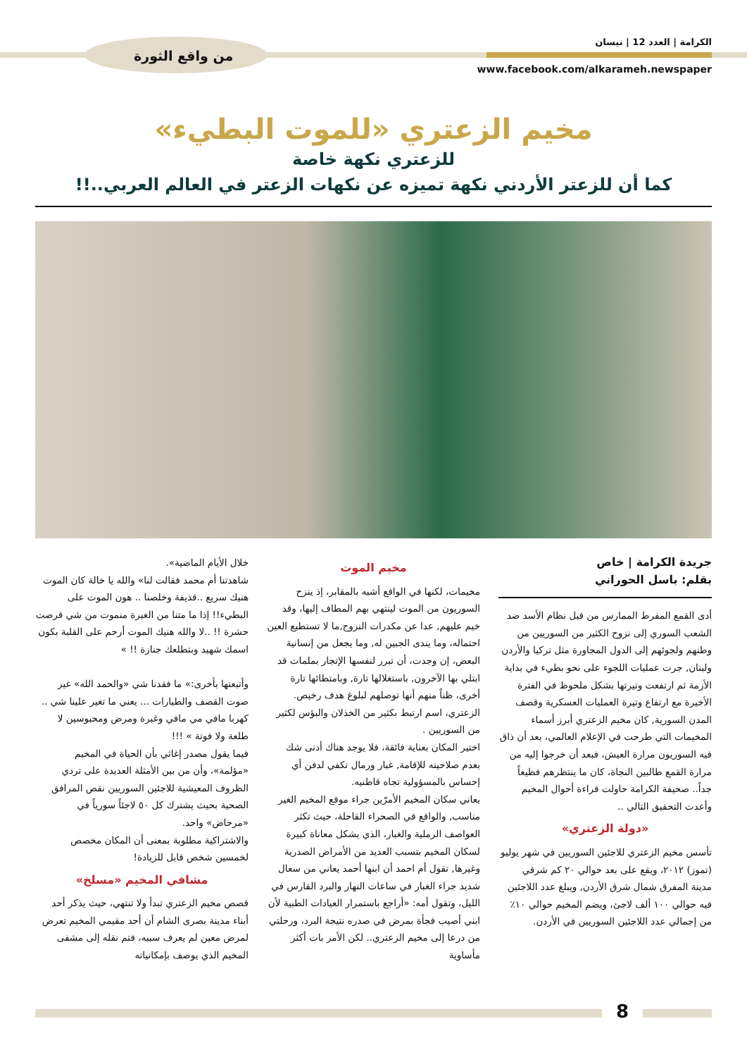الكرامة | العدد 12 | نيسان
www.facebook.com/alkarameh.newspaper
من واقع الثورة
مخيم الزعتري «للموت البطيء»
للزعتري نكهة خاصة
كما أن للزعتر الأردني نكهة تميزه عن نكهات الزعتر في العالم العربي..!!
جريدة الكرامة | خاص
بقلم: باسل الحوراني
أدى القمع المفرط الممارس من قبل نظام الأسد ضد الشعب السوري إلى نزوح الكثير من السوريين من وطنهم ولجوئهم إلى الدول المجاورة مثل تركيا والأردن ولبنان, جرت عمليات اللجوء على نحو بطيء في بداية الأزمة ثم ارتفعت وتيرتها بشكل ملحوظ في الفترة الأخيرة مع ارتفاع وتيرة العمليات العسكرية وقصف المدن السورية, كان مخيم الزعتري أبرز أسماء المخيمات التي طرحت في الإعلام العالمي، بعد أن ذاق فيه السوريون مرارة العيش، فبعد أن خرجوا إليه من مرارة القمع طالبين النجاة، كان ما ينتظرهم فظيعاً جداً.. صحيفة الكرامة حاولت قراءة أحوال المخيم وأعدت التحقيق التالي ..
«دولة الزعتري»
تأسس مخيم الزعتري للاجئين السوريين في شهر يوليو (تموز) ٢٠١٢، ويقع على بعد حوالي ٢٠ كم شرقي مدينة المفرق شمال شرق الأردن, ويبلغ عدد اللاجئين فيه حوالي ١٠٠ ألف لاجئ، ويضم المخيم حوالي ١٠٪ من إجمالي عدد اللاجئين السوريين في الأردن.
مخيم الموت
مخيمات، لكنها في الواقع أشبه بالمقابر، إذ ينزح السوريون من الموت لينتهي بهم المطاف إليها، وقد خيم عليهم, عدا عن مكدرات النزوح,ما لا تستطيع العين احتماله، وما يندى الجبين له, وما يجعل من إنسانية البعض، إن وجدت، أن تبرر لنفسها الإتجار بملمات قد ابتلي بها الآخرون, باستغلالها تارة, وبامتطائها تارة أخرى، ظناً منهم أنها توصلهم لبلوغ هدف رخيص.
الزعتري، اسم ارتبط بكثير من الخذلان والبؤس لكثير من السوريين .
اختير المكان بعناية فائقة، فلا يوجد هناك أدنى شك بعدم صلاحيته للإقامة, غبار ورمال تكفي لدفن أي إحساس بالمسؤولية تجاه قاطنيه.
يعاني سكان المخيم الأمرّين جراء موقع المخيم الغير مناسب, والواقع في الصحراء القاحلة، حيث تكثر العواصف الرملية والغبار، الذي يشكل معاناة كبيرة لسكان المخيم بتسبب العديد من الأمراض الصدرية وغيرها, تقول أم احمد أن ابنها أحمد يعاني من سعال شديد جراء الغبار في ساعات النهار والبرد القارس في الليل، وتقول أمه: «أراجع باستمرار العيادات الطبية لأن ابني أصيب فجأة بمرض في صدره نتيجة البرد، ورحلتي من درعا إلى مخيم الزعتري.. لكن الأمر بات أكثر مأساوية
خلال الأيام الماضية».
شاهدتنا أم محمد فقالت لنا» والله يا خالة كان الموت هنيك سريع ..قذيفة وخلصنا .. هون الموت على البطيء!! إذا ما متنا من الغبرة منموت من شي قرصت حشرة !! ..لا والله هنيك الموت أرحم على القلبة بكون اسمك شهيد وبتطلعك جنازة !! »
وأتبعتها بأخرى:» ما فقدنا شي «والحمد الله» غير صوت القصف والطيارات ... يعني ما تغير علينا شي .. كهربا مافي مي مافي وغبرة ومرض ومحبوسين لا طلعة ولا فوتة » !!!
فيما يقول مصدر إغاثي بأن الحياة في المخيم «مؤلمة»، وأن من بين الأمثلة العديدة على تردي الظروف المعيشية للاجئين السوريين نقص المرافق الصحية بحيث يشترك كل ٥٠ لاجئاً سورياً في «مرحاض» واحد.
والاشتراكية مطلوبة بمعنى أن المكان مخصص لخمسين شخص قابل للزيادة!
مشافي المخيم «مسلخ»
قصص مخيم الزعتري تبدأ ولا تنتهي، حيث يذكر أحد أبناء مدينة بصرى الشام أن أحد مقيمي المخيم تعرض لمرض معين لم يعرف سببه، فتم نقله إلى مشفى المخيم الذي يوصف بإمكانياته
8